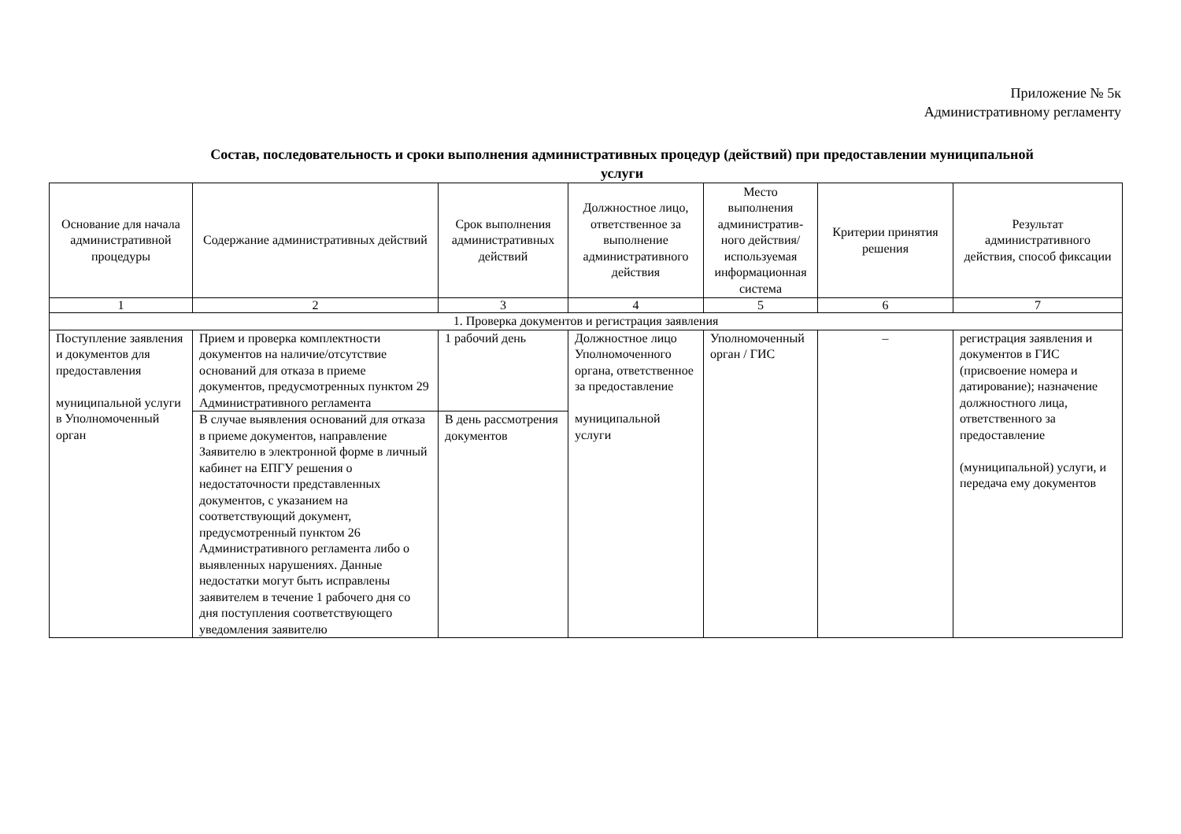Приложение № 5к
Административному регламенту
Состав, последовательность и сроки выполнения административных процедур (действий) при предоставлении муниципальной услуги
| Основание для начала административной процедуры | Содержание административных действий | Срок выполнения административных действий | Должностное лицо, ответственное за выполнение административного действия | Место выполнения административ-ного действия/ используемая информационная система | Критерии принятия решения | Результат административного действия, способ фиксации |
| --- | --- | --- | --- | --- | --- | --- |
| 1 | 2 | 3 | 4 | 5 | 6 | 7 |
| 1. Проверка документов и регистрация заявления | | | | | | |
| Поступление заявления и документов для предоставления муниципальной услуги в Уполномоченный орган | Прием и проверка комплектности документов на наличие/отсутствие оснований для отказа в приеме документов, предусмотренных пунктом 29 Административного регламента | 1 рабочий день | Должностное лицо Уполномоченного органа, ответственное за предоставление муниципальной услуги | Уполномоченный орган / ГИС | – | регистрация заявления и документов в ГИС (присвоение номера и датирование); назначение должностного лица, ответственного за предоставление (муниципальной) услуги, и передача ему документов |
| | В случае выявления оснований для отказа в приеме документов, направление Заявителю в электронной форме в личный кабинет на ЕПГУ решения о недостаточности представленных документов, с указанием на соответствующий документ, предусмотренный пунктом 26 Административного регламента либо о выявленных нарушениях. Данные недостатки могут быть исправлены заявителем в течение 1 рабочего дня со дня поступления соответствующего уведомления заявителю | В день рассмотрения документов | | | | |